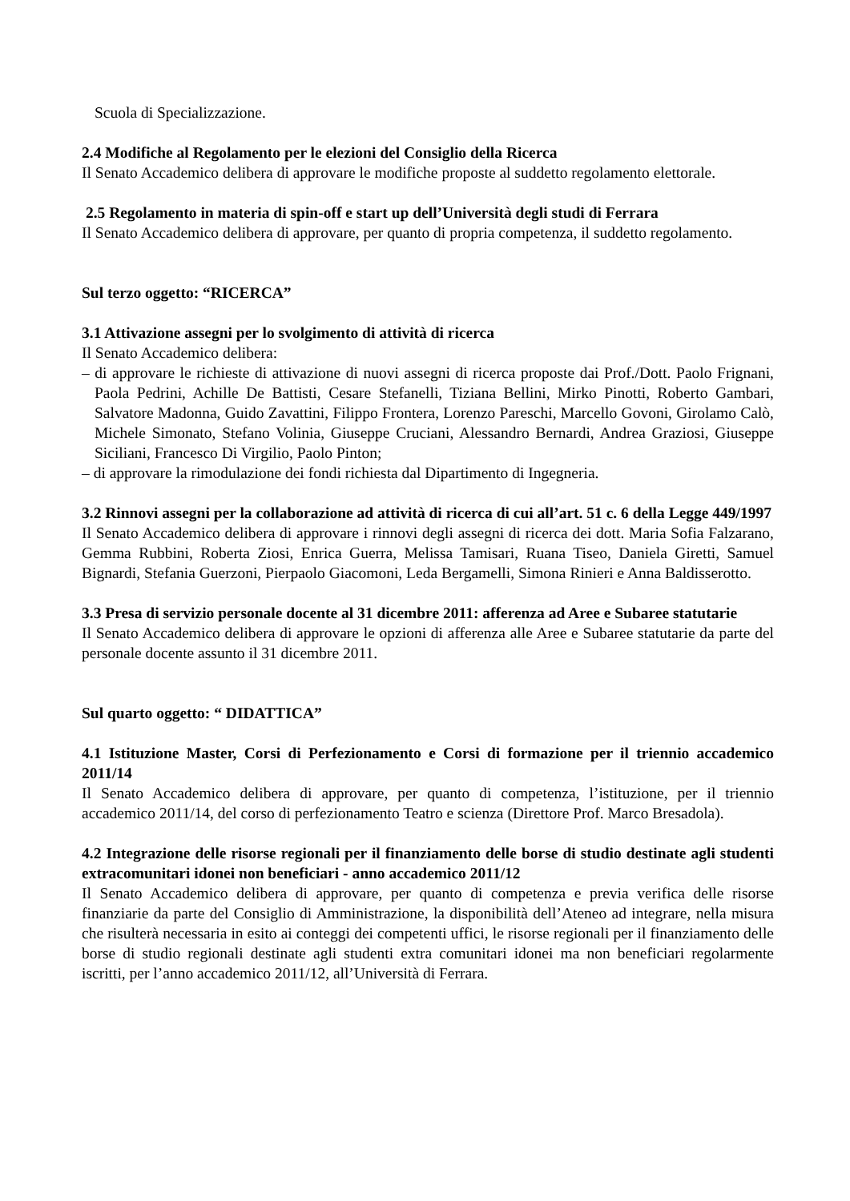Scuola di Specializzazione.
2.4 Modifiche al Regolamento per le elezioni del Consiglio della Ricerca
Il Senato Accademico delibera di approvare le modifiche proposte al suddetto regolamento elettorale.
2.5 Regolamento in materia di spin-off e start up dell’Università degli studi di Ferrara
Il Senato Accademico delibera di approvare, per quanto di propria competenza, il suddetto regolamento.
Sul terzo oggetto: “RICERCA”
3.1 Attivazione assegni per lo svolgimento di attività di ricerca
Il Senato Accademico delibera:
– di approvare le richieste di attivazione di nuovi assegni di ricerca proposte dai Prof./Dott. Paolo Frignani, Paola Pedrini, Achille De Battisti, Cesare Stefanelli, Tiziana Bellini, Mirko Pinotti, Roberto Gambari, Salvatore Madonna, Guido Zavattini, Filippo Frontera, Lorenzo Pareschi, Marcello Govoni, Girolamo Calò, Michele Simonato, Stefano Volinia, Giuseppe Cruciani, Alessandro Bernardi, Andrea Graziosi, Giuseppe Siciliani, Francesco Di Virgilio, Paolo Pinton;
– di approvare la rimodulazione dei fondi richiesta dal Dipartimento di Ingegneria.
3.2 Rinnovi assegni per la collaborazione ad attività di ricerca di cui all’art. 51 c. 6 della Legge 449/1997
Il Senato Accademico delibera di approvare i rinnovi degli assegni di ricerca dei dott. Maria Sofia Falzarano, Gemma Rubbini, Roberta Ziosi, Enrica Guerra, Melissa Tamisari, Ruana Tiseo, Daniela Giretti, Samuel Bignardi, Stefania Guerzoni, Pierpaolo Giacomoni, Leda Bergamelli, Simona Rinieri e Anna Baldisserotto.
3.3 Presa di servizio personale docente al 31 dicembre 2011: afferenza ad Aree e Subaree statutarie
Il Senato Accademico delibera di approvare le opzioni di afferenza alle Aree e Subaree statutarie da parte del personale docente assunto il 31 dicembre 2011.
Sul quarto oggetto: “ DIDATTICA”
4.1 Istituzione Master, Corsi di Perfezionamento e Corsi di formazione per il triennio accademico 2011/14
Il Senato Accademico delibera di approvare, per quanto di competenza, l’istituzione, per il triennio accademico 2011/14, del corso di perfezionamento Teatro e scienza (Direttore Prof. Marco Bresadola).
4.2 Integrazione delle risorse regionali per il finanziamento delle borse di studio destinate agli studenti extracomunitari idonei non beneficiari - anno accademico 2011/12
Il Senato Accademico delibera di approvare, per quanto di competenza e previa verifica delle risorse finanziarie da parte del Consiglio di Amministrazione, la disponibilità dell’Ateneo ad integrare, nella misura che risulterà necessaria in esito ai conteggi dei competenti uffici, le risorse regionali per il finanziamento delle borse di studio regionali destinate agli studenti extra comunitari idonei ma non beneficiari regolarmente iscritti, per l’anno accademico 2011/12, all’Università di Ferrara.